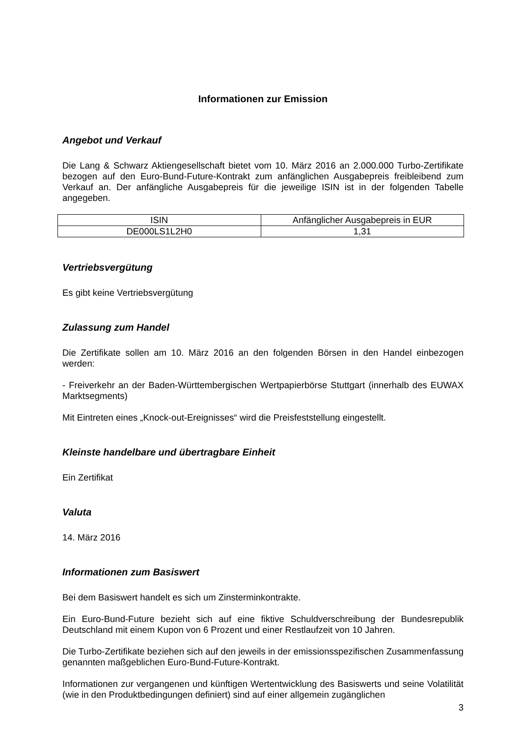Informationen zur Emission
Angebot und Verkauf
Die Lang & Schwarz Aktiengesellschaft bietet vom 10. März 2016 an 2.000.000 Turbo-Zertifikate bezogen auf den Euro-Bund-Future-Kontrakt zum anfänglichen Ausgabepreis freibleibend zum Verkauf an. Der anfängliche Ausgabepreis für die jeweilige ISIN ist in der folgenden Tabelle angegeben.
| ISIN | Anfänglicher Ausgabepreis in EUR |
| DE000LS1L2H0 | 1,31 |
Vertriebsvergütung
Es gibt keine Vertriebsvergütung
Zulassung zum Handel
Die Zertifikate sollen am 10. März 2016 an den folgenden Börsen in den Handel einbezogen werden:
- Freiverkehr an der Baden-Württembergischen Wertpapierbörse Stuttgart (innerhalb des EUWAX Marktsegments)
Mit Eintreten eines „Knock-out-Ereignisses“ wird die Preisfeststellung eingestellt.
Kleinste handelbare und übertragbare Einheit
Ein Zertifikat
Valuta
14. März 2016
Informationen zum Basiswert
Bei dem Basiswert handelt es sich um Zinsterminkontrakte.
Ein Euro-Bund-Future bezieht sich auf eine fiktive Schuldverschreibung der Bundesrepublik Deutschland mit einem Kupon von 6 Prozent und einer Restlaufzeit von 10 Jahren.
Die Turbo-Zertifikate beziehen sich auf den jeweils in der emissionsspezifischen Zusammenfassung genannten maßgeblichen Euro-Bund-Future-Kontrakt.
Informationen zur vergangenen und künftigen Wertentwicklung des Basiswerts und seine Volatilität (wie in den Produktbedingungen definiert) sind auf einer allgemein zugänglichen
3